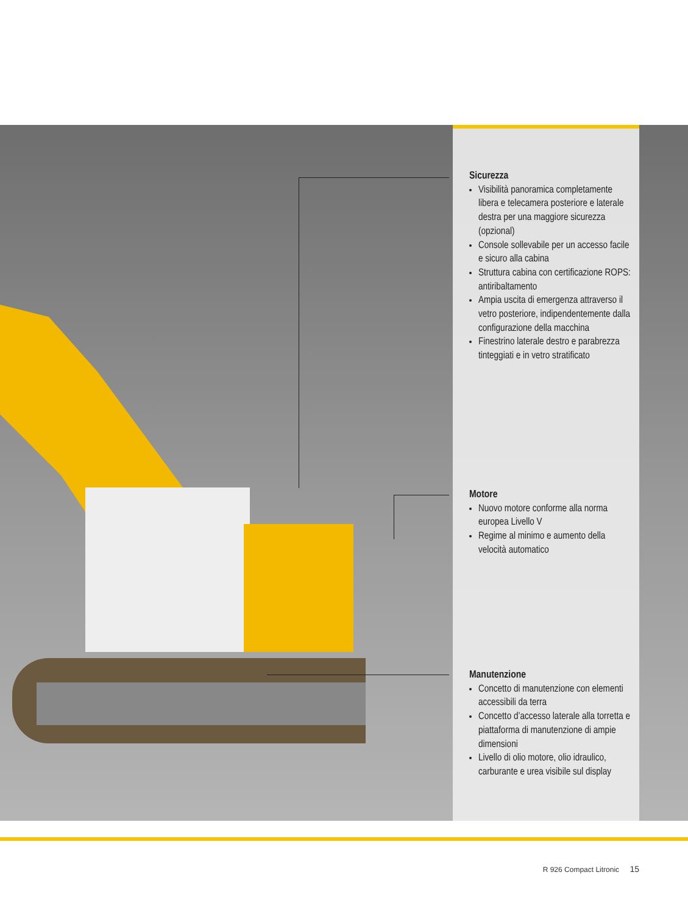Sicurezza
Visibilità panoramica completamente libera e telecamera posteriore e laterale destra per una maggiore sicurezza (opzional)
Console sollevabile per un accesso facile e sicuro alla cabina
Struttura cabina con certificazione ROPS: antiribaltamento
Ampia uscita di emergenza attraverso il vetro posteriore, indipendentemente dalla configurazione della macchina
Finestrino laterale destro e parabrezza tinteggiati e in vetro stratificato
Motore
Nuovo motore conforme alla norma europea Livello V
Regime al minimo e aumento della velocità automatico
Manutenzione
Concetto di manutenzione con elementi accessibili da terra
Concetto d’accesso laterale alla torretta e piattaforma di manutenzione di ampie dimensioni
Livello di olio motore, olio idraulico, carburante e urea visibile sul display
R 926 Compact Litronic 15